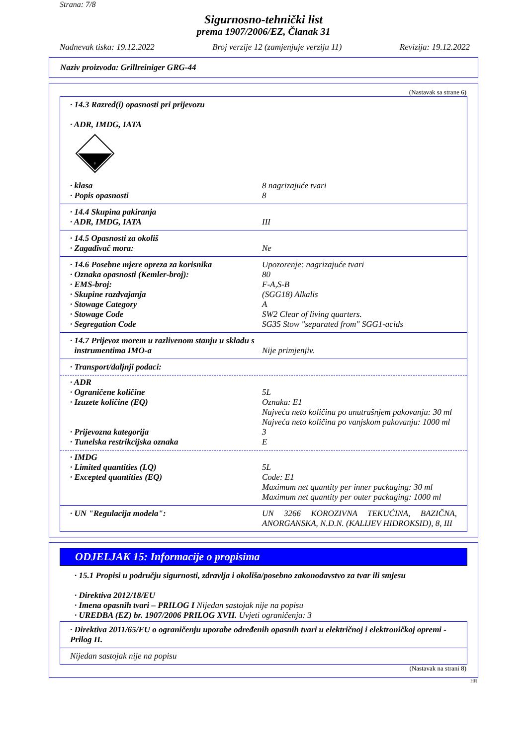Strana: 7/8
Sigurnosno-tehnički list
prema 1907/2006/EZ, Članak 31
Nadnevak tiska: 19.12.2022 Broj verzije 12 (zamjenjuje verziju 11) Revizija: 19.12.2022
Naziv proizvoda: Grillreiniger GRG-44
(Nastavak sa strane 6)
· 14.3 Razred(i) opasnosti pri prijevozu
· ADR, IMDG, IATA
8
· klasa 8 nagrizajuće tvari
· Popis opasnosti 8
· 14.4 Skupina pakiranja
· ADR, IMDG, IATA III
· 14.5 Opasnosti za okoliš
· Zagađivač mora: Ne
· 14.6 Posebne mjere opreza za korisnika Upozorenje: nagrizajuće tvari
· Oznaka opasnosti (Kemler-broj): 80
· EMS-broj: F-A,S-B
· Skupine razdvajanja (SGG18) Alkalis
· Stowage Category A
· Stowage Code SW2 Clear of living quarters.
· Segregation Code SG35 Stow "separated from" SGG1-acids
· 14.7 Prijevoz morem u razlivenom stanju u skladu s
instrumentima IMO-a Nije primjenjiv.
· Transport/daljnji podaci:
· ADR
· Ograničene količine 5L
· Izuzete količine (EQ) Oznaka: E1
Najveća neto količina po unutrašnjem pakovanju: 30 ml
Najveća neto količina po vanjskom pakovanju: 1000 ml
· Prijevozna kategorija 3
· Tunelska restrikcijska oznaka E
· IMDG
· Limited quantities (LQ) 5L
· Excepted quantities (EQ) Code: E1
Maximum net quantity per inner packaging: 30 ml
Maximum net quantity per outer packaging: 1000 ml
· UN "Regulacija modela": UN 3266 KOROZIVNA TEKUĆINA, BAZIČNA, ANORGANSKA, N.D.N. (KALIJEV HIDROKSID), 8, III
ODJELJAK 15: Informacije o propisima
· 15.1 Propisi u području sigurnosti, zdravlja i okoliša/posebno zakonodavstvo za tvar ili smjesu
· Direktiva 2012/18/EU
· Imena opasnih tvari – PRILOG I Nijedan sastojak nije na popisu
· UREDBA (EZ) br. 1907/2006 PRILOG XVII. Uvjeti ograničenja: 3
· Direktiva 2011/65/EU o ograničenju uporabe određenih opasnih tvari u električnoj i elektroničkoj opremi - Prilog II.
Nijedan sastojak nije na popisu
(Nastavak na strani 8)
HR